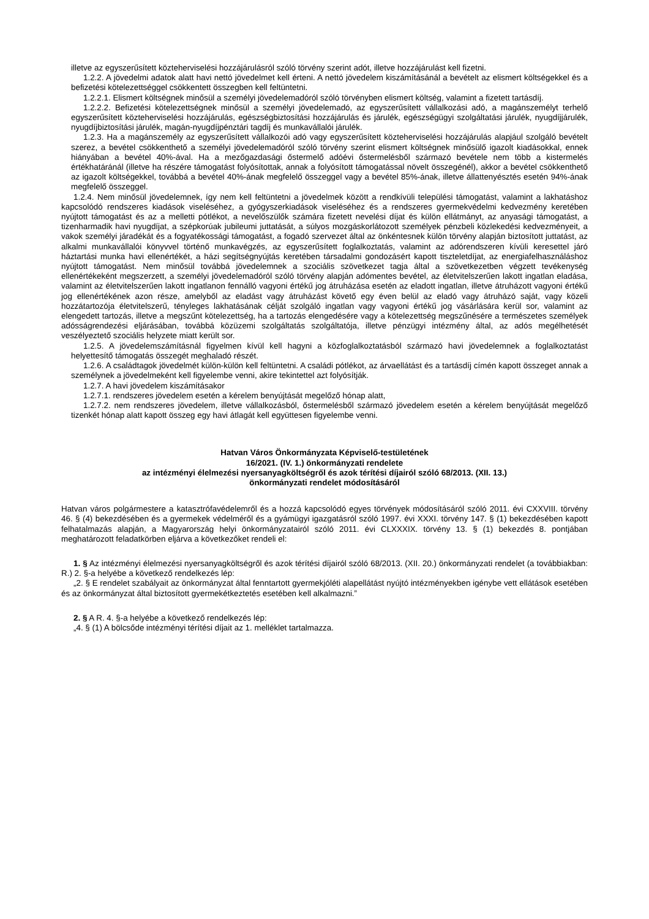illetve az egyszerűsített közteherviselési hozzájárulásról szóló törvény szerint adót, illetve hozzájárulást kell fizetni.
1.2.2. A jövedelmi adatok alatt havi nettó jövedelmet kell érteni. A nettó jövedelem kiszámításánál a bevételt az elismert költségekkel és a befizetési kötelezettséggel csökkentett összegben kell feltüntetni.
1.2.2.1. Elismert költségnek minősül a személyi jövedelemadóról szóló törvényben elismert költség, valamint a fizetett tartásdíj.
1.2.2.2. Befizetési kötelezettségnek minősül a személyi jövedelemadó, az egyszerűsített vállalkozási adó, a magánszemélyt terhelő egyszerűsített közteherviselési hozzájárulás, egészségbiztosítási hozzájárulás és járulék, egészségügyi szolgáltatási járulék, nyugdíjjárulék, nyugdíjbiztosítási járulék, magán-nyugdíjpénztári tagdíj és munkavállalói járulék.
1.2.3. Ha a magánszemély az egyszerűsített vállalkozói adó vagy egyszerűsített közteherviselési hozzájárulás alapjául szolgáló bevételt szerez, a bevétel csökkenthető a személyi jövedelemadóról szóló törvény szerint elismert költségnek minősülő igazolt kiadásokkal, ennek hiányában a bevétel 40%-ával. Ha a mezőgazdasági őstermelő adóévi őstermelésből származó bevétele nem több a kistermelés értékhatáránál (illetve ha részére támogatást folyósítottak, annak a folyósított támogatással növelt összegénél), akkor a bevétel csökkenthető az igazolt költségekkel, továbbá a bevétel 40%-ának megfelelő összeggel vagy a bevétel 85%-ának, illetve állattenyésztés esetén 94%-ának megfelelő összeggel.
1.2.4. Nem minősül jövedelemnek, így nem kell feltüntetni a jövedelmek között a rendkívüli települési támogatást, valamint a lakhatáshoz kapcsolódó rendszeres kiadások viseléséhez, a gyógyszerkiadások viseléséhez és a rendszeres gyermekvédelmi kedvezmény keretében nyújtott támogatást és az a melletti pótlékot, a nevelőszülők számára fizetett nevelési díjat és külön ellátmányt, az anyasági támogatást, a tizenharmadik havi nyugdíjat, a szépkorúak jubileumi juttatását, a súlyos mozgáskorlátozott személyek pénzbeli közlekedési kedvezményeit, a vakok személyi járadékát és a fogyatékossági támogatást, a fogadó szervezet által az önkéntesnek külön törvény alapján biztosított juttatást, az alkalmi munkavállalói könyvvel történő munkavégzés, az egyszerűsített foglalkoztatás, valamint az adórendszeren kívüli keresettel járó háztartási munka havi ellenértékét, a házi segítségnyújtás keretében társadalmi gondozásért kapott tiszteletdíjat, az energiafelhasználáshoz nyújtott támogatást. Nem minősül továbbá jövedelemnek a szociális szövetkezet tagja által a szövetkezetben végzett tevékenység ellenértékeként megszerzett, a személyi jövedelemadóról szóló törvény alapján adómentes bevétel, az életvitelszerűen lakott ingatlan eladása, valamint az életvitelszerűen lakott ingatlanon fennálló vagyoni értékű jog átruházása esetén az eladott ingatlan, illetve átruházott vagyoni értékű jog ellenértékének azon része, amelyből az eladást vagy átruházást követő egy éven belül az eladó vagy átruházó saját, vagy közeli hozzátartozója életvitelszerű, tényleges lakhatásának célját szolgáló ingatlan vagy vagyoni értékű jog vásárlására kerül sor, valamint az elengedett tartozás, illetve a megszűnt kötelezettség, ha a tartozás elengedésére vagy a kötelezettség megszűnésére a természetes személyek adósságrendezési eljárásában, továbbá közüzemi szolgáltatás szolgáltatója, illetve pénzügyi intézmény által, az adós megélhetését veszélyeztető szociális helyzete miatt került sor.
1.2.5. A jövedelemszámításnál figyelmen kívül kell hagyni a közfoglalkoztatásból származó havi jövedelemnek a foglalkoztatást helyettesítő támogatás összegét meghaladó részét.
1.2.6. A családtagok jövedelmét külön-külön kell feltüntetni. A családi pótlékot, az árvaellátást és a tartásdíj címén kapott összeget annak a személynek a jövedelmeként kell figyelembe venni, akire tekintettel azt folyósítják.
1.2.7. A havi jövedelem kiszámításakor
1.2.7.1. rendszeres jövedelem esetén a kérelem benyújtását megelőző hónap alatt,
1.2.7.2. nem rendszeres jövedelem, illetve vállalkozásból, őstermelésből származó jövedelem esetén a kérelem benyújtását megelőző tizenkét hónap alatt kapott összeg egy havi átlagát kell együttesen figyelembe venni.
Hatvan Város Önkormányzata Képviselő-testületének
16/2021. (IV. 1.) önkormányzati rendelete
az intézményi élelmezési nyersanyagköltségről és azok térítési díjairól szóló 68/2013. (XII. 13.)
önkormányzati rendelet módosításáról
Hatvan város polgármestere a katasztrófavédelemről és a hozzá kapcsolódó egyes törvények módosításáról szóló 2011. évi CXXVIII. törvény 46. § (4) bekezdésében és a gyermekek védelméről és a gyámügyi igazgatásról szóló 1997. évi XXXI. törvény 147. § (1) bekezdésében kapott felhatalmazás alapján, a Magyarország helyi önkormányzatairól szóló 2011. évi CLXXXIX. törvény 13. § (1) bekezdés 8. pontjában meghatározott feladatkörben eljárva a következőket rendeli el:
1. § Az intézményi élelmezési nyersanyagköltségről és azok térítési díjairól szóló 68/2013. (XII. 20.) önkormányzati rendelet (a továbbiakban: R.) 2. §-a helyébe a következő rendelkezés lép:
„2. § E rendelet szabályait az önkormányzat által fenntartott gyermekjóléti alapellátást nyújtó intézményekben igénybe vett ellátások esetében és az önkormányzat által biztosított gyermekétkeztetés esetében kell alkalmazni.”
2. § A R. 4. §-a helyébe a következő rendelkezés lép:
„4. § (1) A bölcsőde intézményi térítési díjait az 1. melléklet tartalmazza.